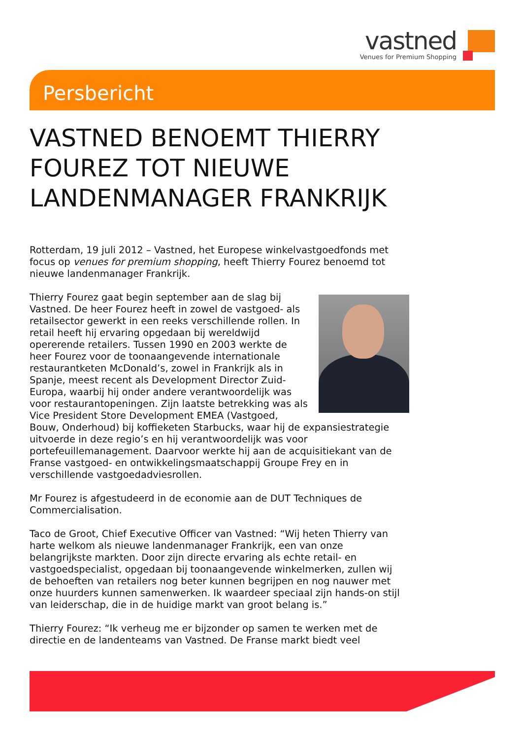vastned
Venues for Premium Shopping
Persbericht
VASTNED BENOEMT THIERRY FOUREZ TOT NIEUWE LANDENMANAGER FRANKRIJK
Rotterdam, 19 juli 2012 – Vastned, het Europese winkelvastgoedfonds met focus op venues for premium shopping, heeft Thierry Fourez benoemd tot nieuwe landenmanager Frankrijk.
Thierry Fourez gaat begin september aan de slag bij Vastned. De heer Fourez heeft in zowel de vastgoed- als retailsector gewerkt in een reeks verschillende rollen. In retail heeft hij ervaring opgedaan bij wereldwijd opererende retailers. Tussen 1990 en 2003 werkte de heer Fourez voor de toonaangevende internationale restaurantketen McDonald’s, zowel in Frankrijk als in Spanje, meest recent als Development Director Zuid-Europa, waarbij hij onder andere verantwoordelijk was voor restaurantopeningen. Zijn laatste betrekking was als Vice President Store Development EMEA (Vastgoed, Bouw, Onderhoud) bij koffieketen Starbucks, waar hij de expansiestrategie uitvoerde in deze regio’s en hij verantwoordelijk was voor portefeuillemanagement. Daarvoor werkte hij aan de acquisitiekant van de Franse vastgoed- en ontwikkelingsmaatschappij Groupe Frey en in verschillende vastgoedadviesrollen.
Mr Fourez is afgestudeerd in de economie aan de DUT Techniques de Commercialisation.
Taco de Groot, Chief Executive Officer van Vastned: “Wij heten Thierry van harte welkom als nieuwe landenmanager Frankrijk, een van onze belangrijkste markten. Door zijn directe ervaring als echte retail- en vastgoedspecialist, opgedaan bij toonaangevende winkelmerken, zullen wij de behoeften van retailers nog beter kunnen begrijpen en nog nauwer met onze huurders kunnen samenwerken. Ik waardeer speciaal zijn hands-on stijl van leiderschap, die in de huidige markt van groot belang is.”
Thierry Fourez: “Ik verheug me er bijzonder op samen te werken met de directie en de landenteams van Vastned. De Franse markt biedt veel